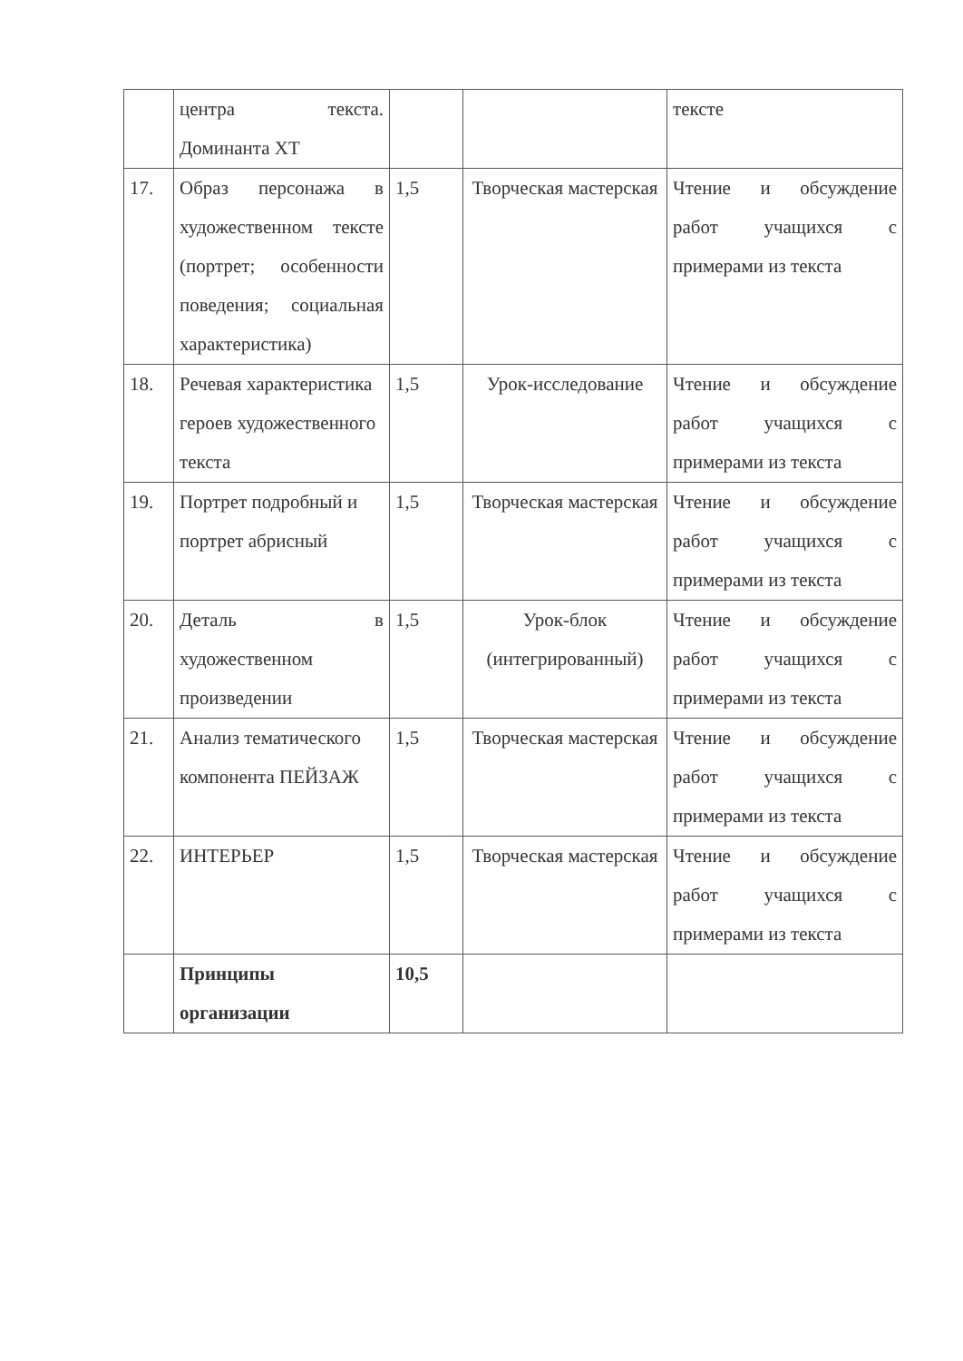| | центра текста. Доминанта ХТ | | | тексте |
| 17. | Образ персонажа в художественном тексте (портрет; особенности поведения; социальная характеристика) | 1,5 | Творческая мастерская | Чтение и обсуждение работ учащихся с примерами из текста |
| 18. | Речевая характеристика героев художественного текста | 1,5 | Урок-исследование | Чтение и обсуждение работ учащихся с примерами из текста |
| 19. | Портрет подробный и портрет абрисный | 1,5 | Творческая мастерская | Чтение и обсуждение работ учащихся с примерами из текста |
| 20. | Деталь в художественном произведении | 1,5 | Урок-блок (интегрированный) | Чтение и обсуждение работ учащихся с примерами из текста |
| 21. | Анализ тематического компонента ПЕЙЗАЖ | 1,5 | Творческая мастерская | Чтение и обсуждение работ учащихся с примерами из текста |
| 22. | ИНТЕРЬЕР | 1,5 | Творческая мастерская | Чтение и обсуждение работ учащихся с примерами из текста |
| | Принципы организации | 10,5 | | |